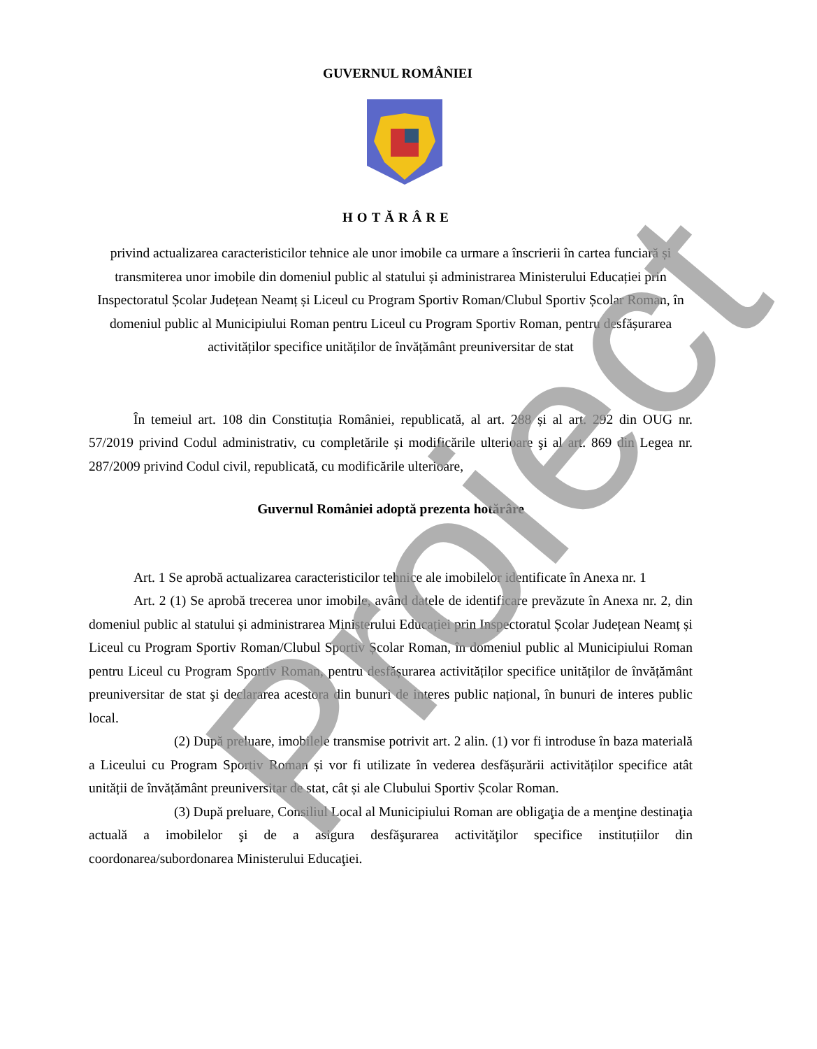GUVERNUL ROMÂNIEI
HOTĂRÂRE
privind actualizarea caracteristicilor tehnice ale unor imobile ca urmare a înscrierii în cartea funciară și transmiterea unor imobile din domeniul public al statului și administrarea Ministerului Educației prin Inspectoratul Școlar Județean Neamț și Liceul cu Program Sportiv Roman/Clubul Sportiv Școlar Roman, în domeniul public al Municipiului Roman pentru Liceul cu Program Sportiv Roman, pentru desfășurarea activităților specifice unităților de învățământ preuniversitar de stat
În temeiul art. 108 din Constituția României, republicată, al art. 288 și al art. 292 din OUG nr. 57/2019 privind Codul administrativ, cu completările și modificările ulterioare şi al art. 869 din Legea nr. 287/2009 privind Codul civil, republicată, cu modificările ulterioare,
Guvernul României adoptă prezenta hotărâre
Art. 1 Se aprobă actualizarea caracteristicilor tehnice ale imobilelor identificate în Anexa nr. 1
Art. 2 (1) Se aprobă trecerea unor imobile, având datele de identificare prevăzute în Anexa nr. 2, din domeniul public al statului și administrarea Ministerului Educației prin Inspectoratul Școlar Județean Neamț și Liceul cu Program Sportiv Roman/Clubul Sportiv Școlar Roman, în domeniul public al Municipiului Roman pentru Liceul cu Program Sportiv Roman, pentru desfășurarea activităților specifice unităților de învățământ preuniversitar de stat şi declararea acestora din bunuri de interes public național, în bunuri de interes public local.
(2) După preluare, imobilele transmise potrivit art. 2 alin. (1) vor fi introduse în baza materială a Liceului cu Program Sportiv Roman și vor fi utilizate în vederea desfășurării activităților specifice atât unității de învățământ preuniversitar de stat, cât și ale Clubului Sportiv Școlar Roman.
(3) După preluare, Consiliul Local al Municipiului Roman are obligaţia de a menţine destinaţia actuală a imobilelor şi de a asigura desfăşurarea activităţilor specifice instituțiilor din coordonarea/subordonarea Ministerului Educaţiei.
Proiect